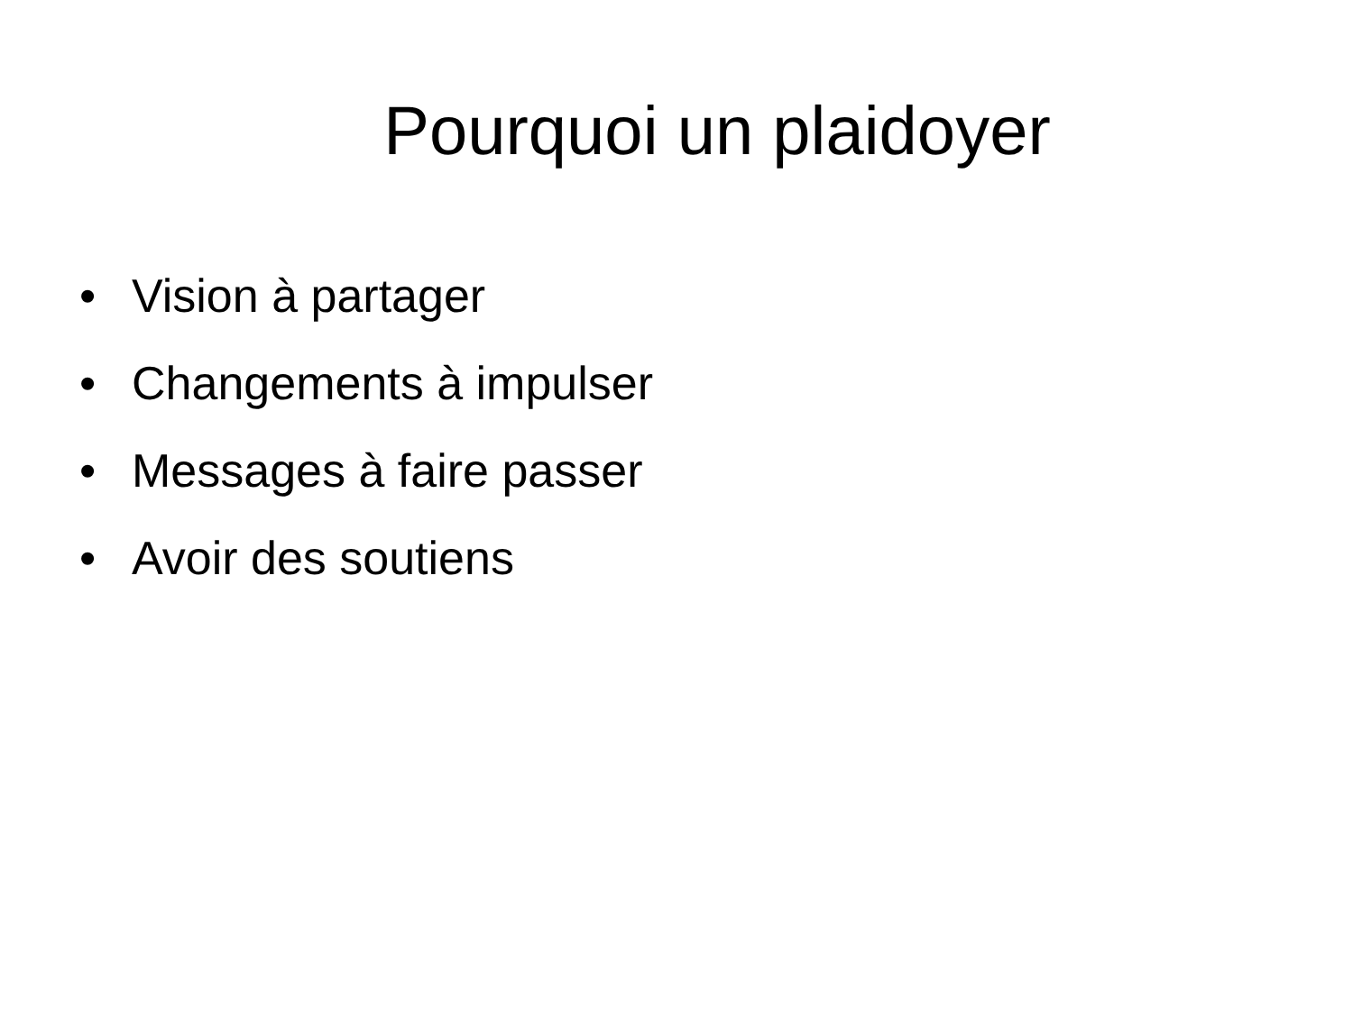Pourquoi un plaidoyer
• Vision à partager
• Changements à impulser
• Messages à faire passer
• Avoir des soutiens